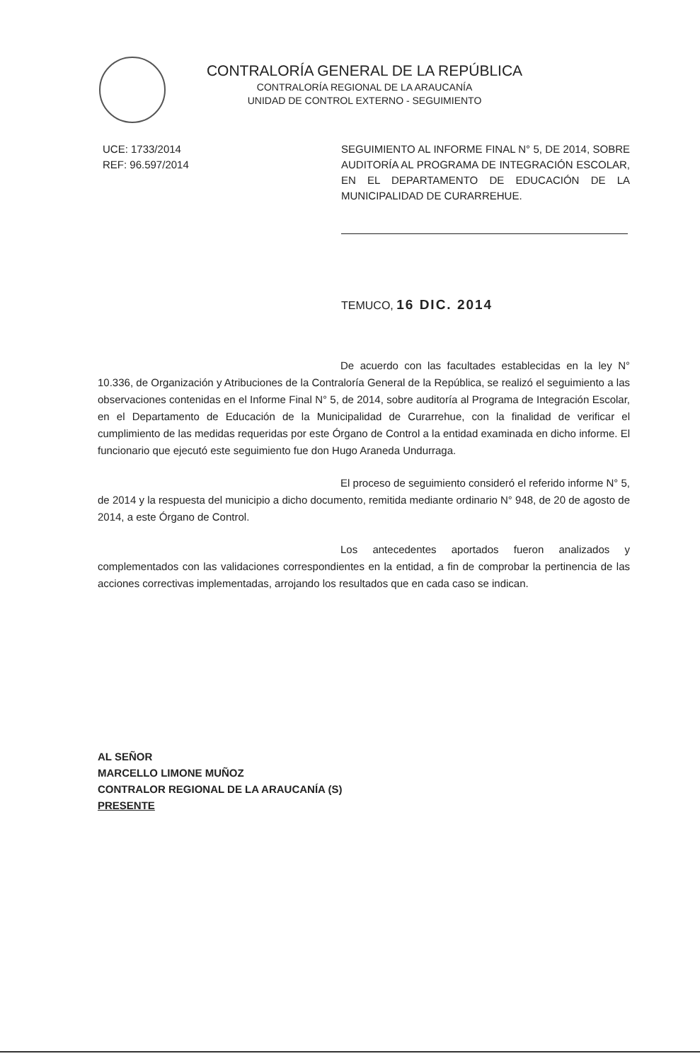CONTRALORÍA GENERAL DE LA REPÚBLICA
CONTRALORÍA REGIONAL DE LA ARAUCANÍA
UNIDAD DE CONTROL EXTERNO - SEGUIMIENTO
UCE: 1733/2014
REF: 96.597/2014
SEGUIMIENTO AL INFORME FINAL N° 5, DE 2014, SOBRE AUDITORÍA AL PROGRAMA DE INTEGRACIÓN ESCOLAR, EN EL DEPARTAMENTO DE EDUCACIÓN DE LA MUNICIPALIDAD DE CURARREHUE.
TEMUCO, 16 DIC. 2014
De acuerdo con las facultades establecidas en la ley N° 10.336, de Organización y Atribuciones de la Contraloría General de la República, se realizó el seguimiento a las observaciones contenidas en el Informe Final N° 5, de 2014, sobre auditoría al Programa de Integración Escolar, en el Departamento de Educación de la Municipalidad de Curarrehue, con la finalidad de verificar el cumplimiento de las medidas requeridas por este Órgano de Control a la entidad examinada en dicho informe. El funcionario que ejecutó este seguimiento fue don Hugo Araneda Undurraga.
El proceso de seguimiento consideró el referido informe N° 5, de 2014 y la respuesta del municipio a dicho documento, remitida mediante ordinario N° 948, de 20 de agosto de 2014, a este Órgano de Control.
Los antecedentes aportados fueron analizados y complementados con las validaciones correspondientes en la entidad, a fin de comprobar la pertinencia de las acciones correctivas implementadas, arrojando los resultados que en cada caso se indican.
AL SEÑOR
MARCELLO LIMONE MUÑOZ
CONTRALOR REGIONAL DE LA ARAUCANÍA (S)
PRESENTE